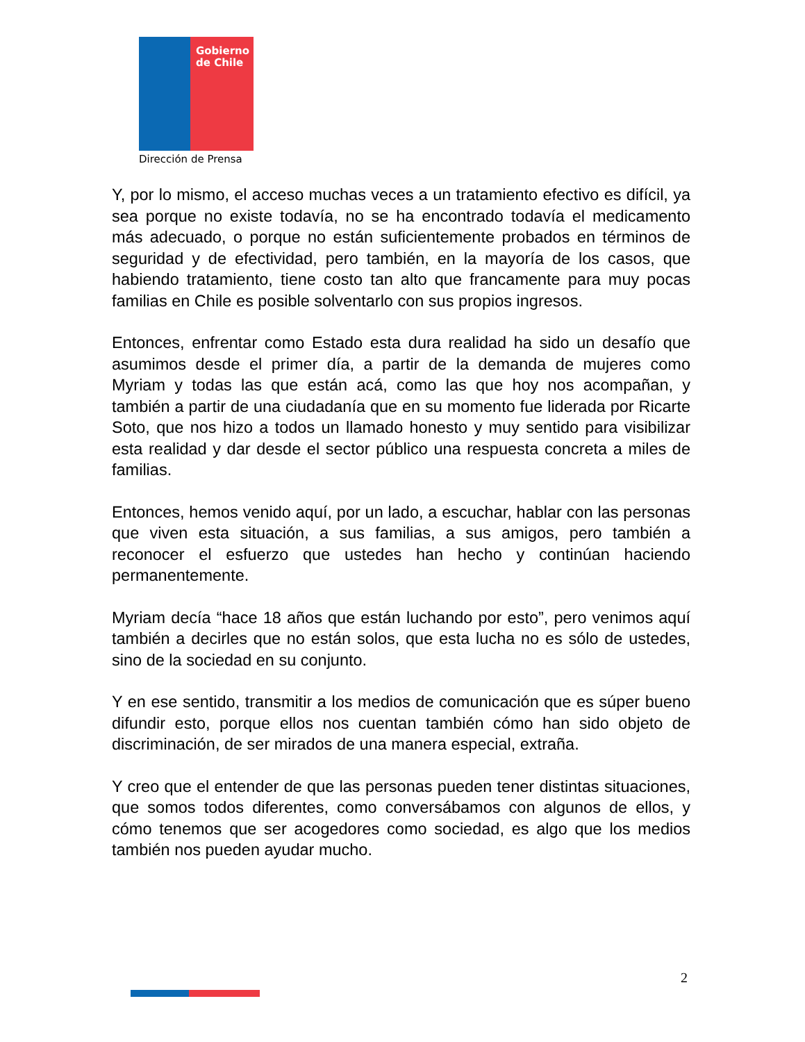Gobierno
de Chile
Dirección de Prensa
Y, por lo mismo, el acceso muchas veces a un tratamiento efectivo es difícil, ya sea porque no existe todavía, no se ha encontrado todavía el medicamento más adecuado, o porque no están suficientemente probados en términos de seguridad y de efectividad, pero también, en la mayoría de los casos, que habiendo tratamiento, tiene costo tan alto que francamente para muy pocas familias en Chile es posible solventarlo con sus propios ingresos.
Entonces, enfrentar como Estado esta dura realidad ha sido un desafío que asumimos desde el primer día, a partir de la demanda de mujeres como Myriam y todas las que están acá, como las que hoy nos acompañan, y también a partir de una ciudadanía que en su momento fue liderada por Ricarte Soto, que nos hizo a todos un llamado honesto y muy sentido para visibilizar esta realidad y dar desde el sector público una respuesta concreta a miles de familias.
Entonces, hemos venido aquí, por un lado, a escuchar, hablar con las personas que viven esta situación, a sus familias, a sus amigos, pero también a reconocer el esfuerzo que ustedes han hecho y continúan haciendo permanentemente.
Myriam decía “hace 18 años que están luchando por esto”, pero venimos aquí también a decirles que no están solos, que esta lucha no es sólo de ustedes, sino de la sociedad en su conjunto.
Y en ese sentido, transmitir a los medios de comunicación que es súper bueno difundir esto, porque ellos nos cuentan también cómo han sido objeto de discriminación, de ser mirados de una manera especial, extraña.
Y creo que el entender de que las personas pueden tener distintas situaciones, que somos todos diferentes, como conversábamos con algunos de ellos, y cómo tenemos que ser acogedores como sociedad, es algo que los medios también nos pueden ayudar mucho.
2